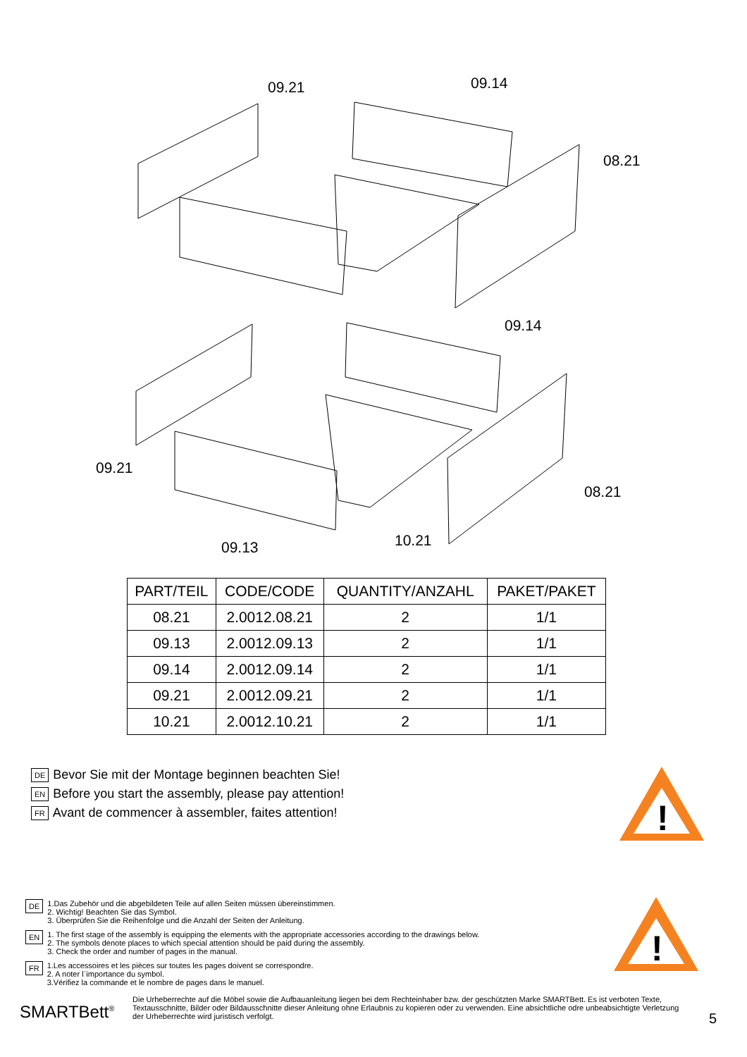09.21 09.14
08.21
09.14
09.21
08.21
09.13 10.21
| PART/TEIL | CODE/CODE | QUANTITY/ANZAHL | PAKET/PAKET |
| --- | --- | --- | --- |
| 08.21 | 2.0012.08.21 | 2 | 1/1 |
| 09.13 | 2.0012.09.13 | 2 | 1/1 |
| 09.14 | 2.0012.09.14 | 2 | 1/1 |
| 09.21 | 2.0012.09.21 | 2 | 1/1 |
| 10.21 | 2.0012.10.21 | 2 | 1/1 |
DE Bevor Sie mit der Montage beginnen beachten Sie!
EN Before you start the assembly, please pay attention!
FR Avant de commencer à assembler, faites attention!
!
DE
1.Das Zubehör und die abgebildeten Teile auf allen Seiten müssen übereinstimmen.
2. Wichtig! Beachten Sie das Symbol.
3. Überprüfen Sie die Reihenfolge und die Anzahl der Seiten der Anleitung.
EN
1. The first stage of the assembly is equipping the elements with the appropriate accessories according to the drawings below.
2. The symbols denote places to which special attention should be paid during the assembly.
3. Check the order and number of pages in the manual.
FR
1.Les accessoires et les pièces sur toutes les pages doivent se correspondre.
2. A noter l`importance du symbol.
3.Vérifiez la commande et le nombre de pages dans le manuel.
!
SMARTBett<sup>®</sup>
Die Urheberrechte auf die Möbel sowie die Aufbauanleitung liegen bei dem Rechteinhaber bzw. der geschützten Marke SMARTBett. Es ist verboten Texte, Textausschnitte, Bilder oder Bildausschnitte dieser Anleitung ohne Erlaubnis zu kopieren oder zu verwenden. Eine absichtliche odre unbeabsichtigte Verletzung der Urheberrechte wird juristisch verfolgt.
5